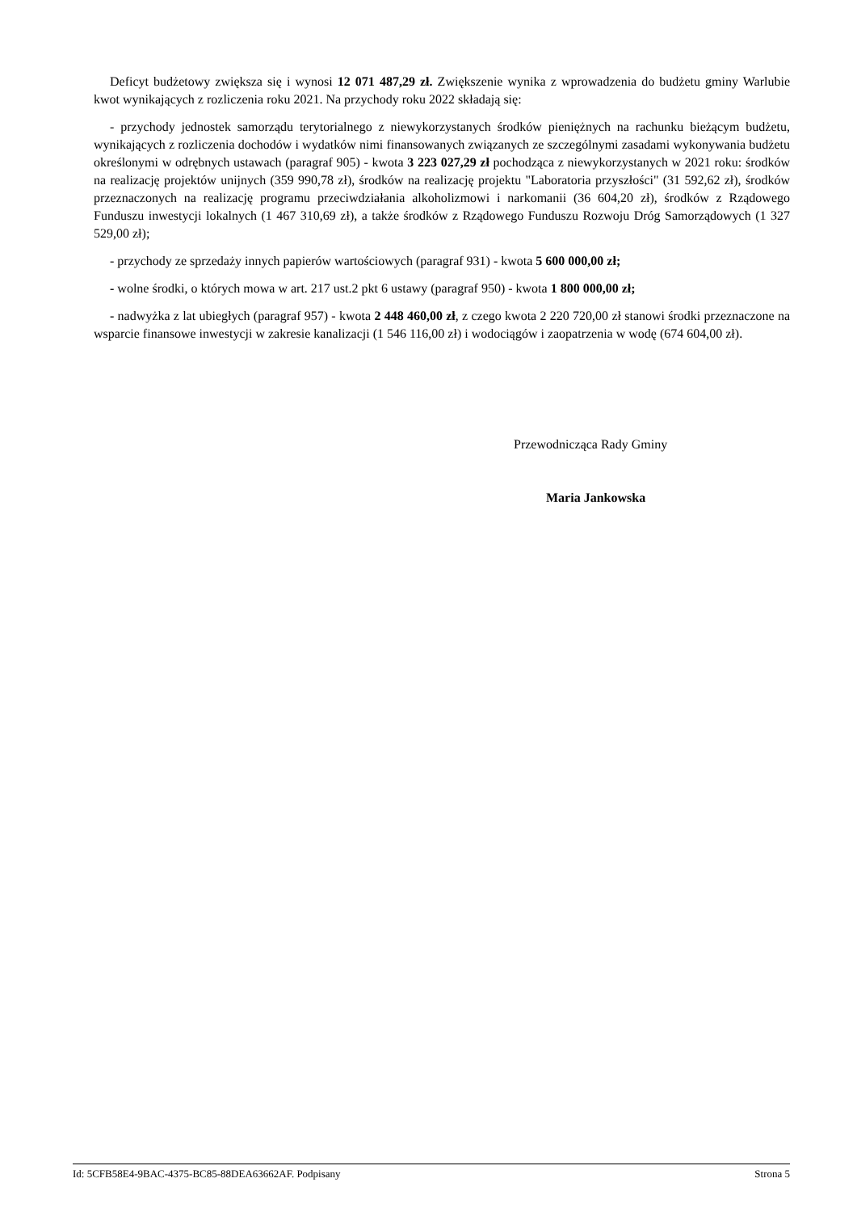Deficyt budżetowy zwiększa się i wynosi 12 071 487,29 zł. Zwiększenie wynika z wprowadzenia do budżetu gminy Warlubie kwot wynikających z rozliczenia roku 2021. Na przychody roku 2022 składają się:
- przychody jednostek samorządu terytorialnego z niewykorzystanych środków pieniężnych na rachunku bieżącym budżetu, wynikających z rozliczenia dochodów i wydatków nimi finansowanych związanych ze szczególnymi zasadami wykonywania budżetu określonymi w odrębnych ustawach (paragraf 905) - kwota 3 223 027,29 zł pochodząca z niewykorzystanych w 2021 roku: środków na realizację projektów unijnych (359 990,78 zł), środków na realizację projektu "Laboratoria przyszłości" (31 592,62 zł), środków przeznaczonych na realizację programu przeciwdziałania alkoholizmowi i narkomanii (36 604,20 zł), środków z Rządowego Funduszu inwestycji lokalnych (1 467 310,69 zł), a także środków z Rządowego Funduszu Rozwoju Dróg Samorządowych (1 327 529,00 zł);
- przychody ze sprzedaży innych papierów wartościowych (paragraf 931) - kwota 5 600 000,00 zł;
- wolne środki, o których mowa w art. 217 ust.2 pkt 6 ustawy (paragraf 950) - kwota 1 800 000,00 zł;
- nadwyżka z lat ubiegłych (paragraf 957) - kwota 2 448 460,00 zł, z czego kwota 2 220 720,00 zł stanowi środki przeznaczone na wsparcie finansowe inwestycji w zakresie kanalizacji (1 546 116,00 zł) i wodociągów i zaopatrzenia w wodę (674 604,00 zł).
Przewodnicząca Rady Gminy
Maria Jankowska
Id: 5CFB58E4-9BAC-4375-BC85-88DEA63662AF. Podpisany Strona 5